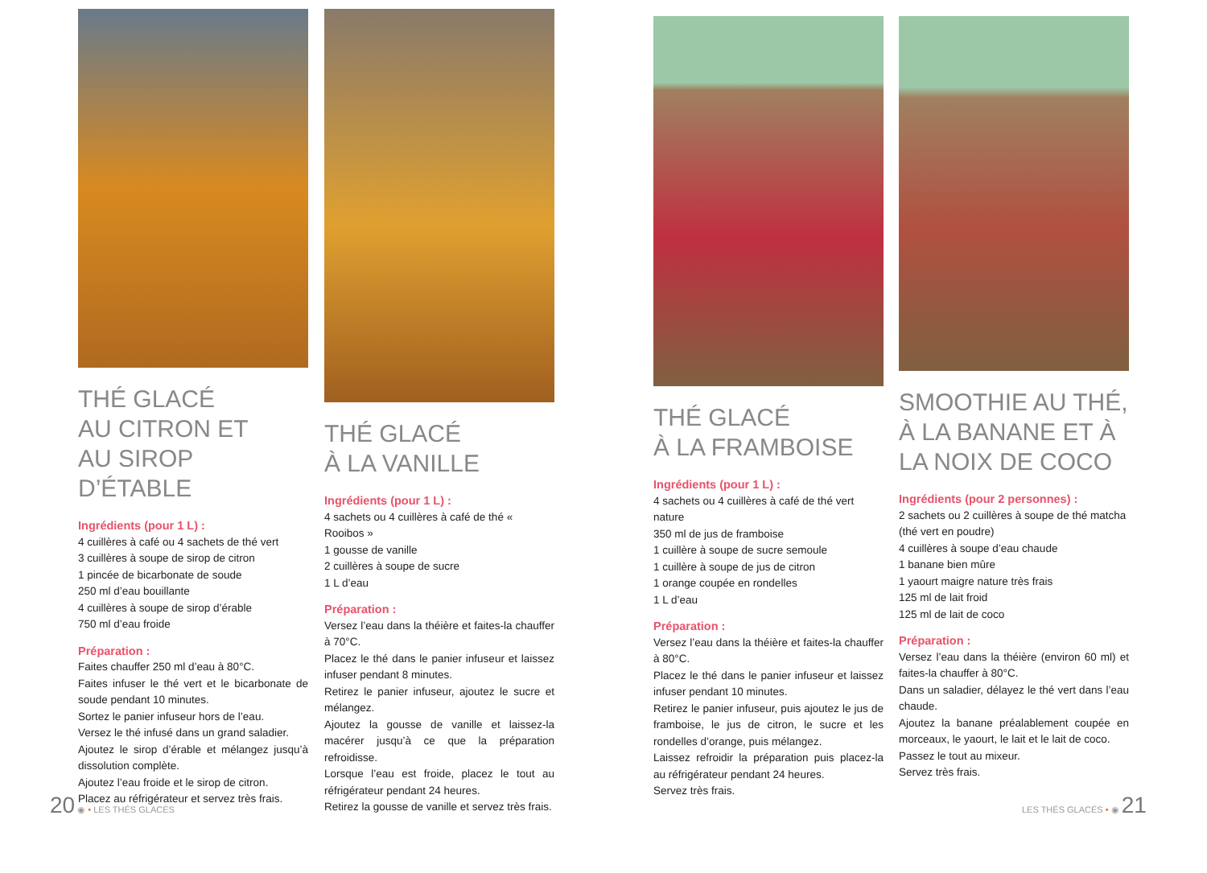THÉ GLACÉ
AU CITRON ET
AU SIROP D’ÉTABLE
Ingrédients (pour 1 L) :
4 cuillères à café ou 4 sachets de thé vert
3 cuillères à soupe de sirop de citron
1 pincée de bicarbonate de soude
250 ml d’eau bouillante
4 cuillères à soupe de sirop d’érable
750 ml d’eau froide
Préparation :
Faites chauffer 250 ml d’eau à 80°C.
Faites infuser le thé vert et le bicarbonate de soude pendant 10 minutes.
Sortez le panier infuseur hors de l’eau.
Versez le thé infusé dans un grand saladier.
Ajoutez le sirop d’érable et mélangez jusqu’à dissolution complète.
Ajoutez l’eau froide et le sirop de citron.
Placez au réfrigérateur et servez très frais.
THÉ GLACÉ
À LA VANILLE
Ingrédients (pour 1 L) :
4 sachets ou 4 cuillères à café de thé « Rooibos »
1 gousse de vanille
2 cuillères à soupe de sucre
1 L d’eau
Préparation :
Versez l’eau dans la théière et faites-la chauffer à 70°C.
Placez le thé dans le panier infuseur et laissez infuser pendant 8 minutes.
Retirez le panier infuseur, ajoutez le sucre et mélangez.
Ajoutez la gousse de vanille et laissez-la macérer jusqu’à ce que la préparation refroidisse.
Lorsque l’eau est froide, placez le tout au réfrigérateur pendant 24 heures.
Retirez la gousse de vanille et servez très frais.
THÉ GLACÉ
À LA FRAMBOISE
Ingrédients (pour 1 L) :
4 sachets ou 4 cuillères à café de thé vert nature
350 ml de jus de framboise
1 cuillère à soupe de sucre semoule
1 cuillère à soupe de jus de citron
1 orange coupée en rondelles
1 L d’eau
Préparation :
Versez l’eau dans la théière et faites-la chauffer à 80°C.
Placez le thé dans le panier infuseur et laissez infuser pendant 10 minutes.
Retirez le panier infuseur, puis ajoutez le jus de framboise, le jus de citron, le sucre et les rondelles d’orange, puis mélangez.
Laissez refroidir la préparation puis placez-la au réfrigérateur pendant 24 heures.
Servez très frais.
SMOOTHIE AU THÉ,
À LA BANANE ET À
LA NOIX DE COCO
Ingrédients (pour 2 personnes) :
2 sachets ou 2 cuillères à soupe de thé matcha (thé vert en poudre)
4 cuillères à soupe d’eau chaude
1 banane bien mûre
1 yaourt maigre nature très frais
125 ml de lait froid
125 ml de lait de coco
Préparation :
Versez l’eau dans la théière (environ 60 ml) et faites-la chauffer à 80°C.
Dans un saladier, délayez le thé vert dans l’eau chaude.
Ajoutez la banane préalablement coupée en morceaux, le yaourt, le lait et le lait de coco.
Passez le tout au mixeur.
Servez très frais.
20 ◉ • LES THÉS GLACÉS LES THÉS GLACÉS • ◉ 21